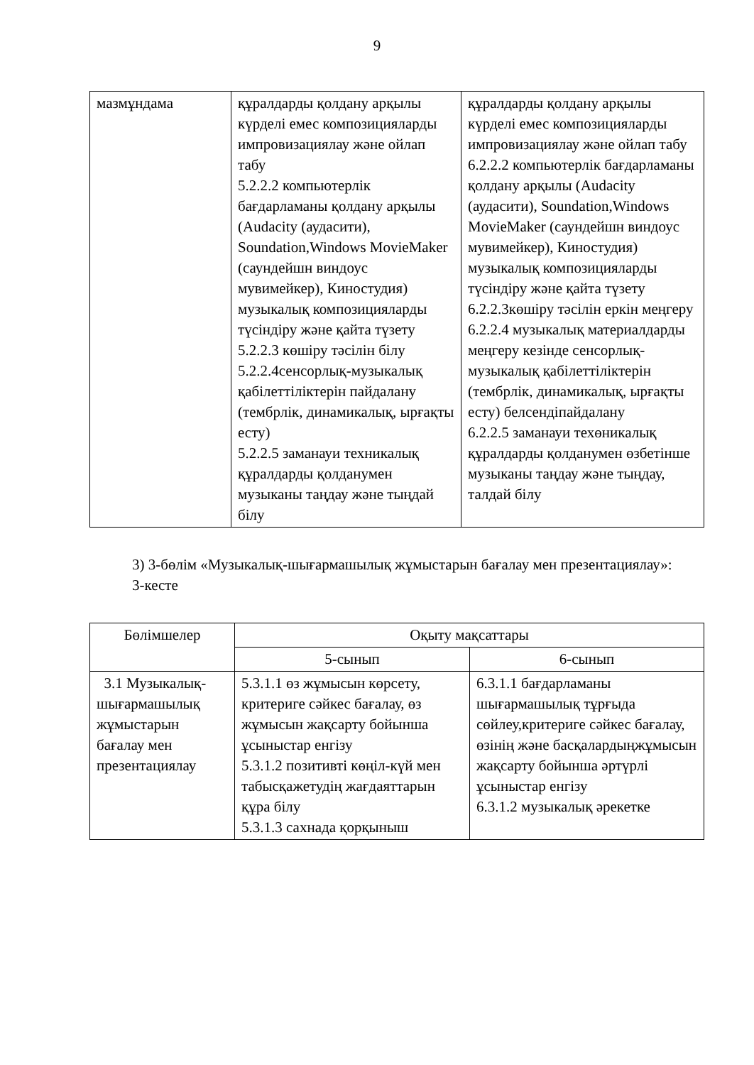9
| мазмұндама | құралдарды қолдану арқылы күрделі емес композицияларды импровизациялау және ойлап табу 5.2.2.2 компьютерлік бағдарламаны қолдану арқылы (Audacity (аудасити), Soundation,Windows MovieMaker (саундейшн виндоус мувимейкер), Киностудия) музыкалық композицияларды түсіндіру және қайта түзету 5.2.2.3 көшіру тәсілін білу 5.2.2.4сенсорлық-музыкалық қабілеттіліктерін пайдалану (тембрлік, динамикалық, ырғақты есту) 5.2.2.5 заманауи техникалық құралдарды қолданумен музыканы таңдау және тыңдай білу | құралдарды қолдану арқылы күрделі емес композицияларды импровизациялау және ойлап табу 6.2.2.2 компьютерлік бағдарламаны қолдану арқылы (Audacity (аудасити), Soundation,Windows MovieMaker (саундейшн виндоус мувимейкер), Киностудия) музыкалық композицияларды түсіндіру және қайта түзету 6.2.2.3көшіру тәсілін еркін меңгеру 6.2.2.4 музыкалық материалдарды меңгеру кезінде сенсорлық-музыкалық қабілеттіліктерін (тембрлік, динамикалық, ырғақты есту) белсендіпайдалану 6.2.2.5 заманауи техөникалық құралдарды қолданумен өзбетінше музыканы таңдау және тыңдау, талдай білу |
3) 3-бөлім «Музыкалық-шығармашылық жұмыстарын бағалау мен презентациялау»:
3-кесте
| Бөлімшелер | Оқыту мақсаттары | |
| --- | --- | --- |
| | 5-сынып | 6-сынып |
| 3.1 Музыкалық-шығармашылық жұмыстарын бағалау мен презентациялау | 5.3.1.1 өз жұмысын көрсету, критериге сәйкес бағалау, өз жұмысын жақсарту бойынша ұсыныстар енгізу 5.3.1.2 позитивті көңіл-күй мен табысқажетудің жағдаяттарын құра білу 5.3.1.3 сахнада қорқыныш | 6.3.1.1 бағдарламаны шығармашылық тұрғыда сөйлеу,критериге сәйкес бағалау, өзінің және басқалардыңжұмысын жақсарту бойынша әртүрлі ұсыныстар енгізу 6.3.1.2 музыкалық әрекетке |